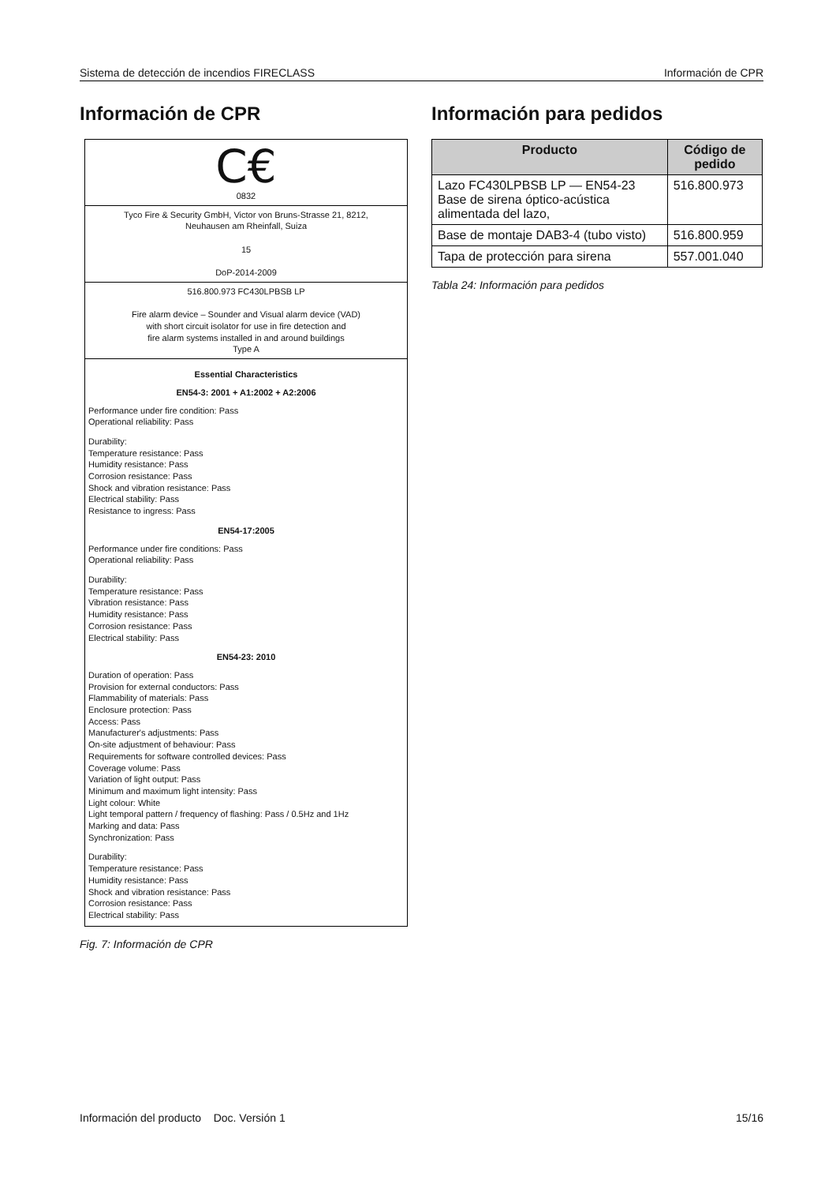Sistema de detección de incendios FIRECLASS Información de CPR
Información de CPR
C€
0832
Tyco Fire & Security GmbH, Victor von Bruns-Strasse 21, 8212,
Neuhausen am Rheinfall, Suiza
15
DoP-2014-2009
516.800.973 FC430LPBSB LP
Fire alarm device – Sounder and Visual alarm device (VAD)
with short circuit isolator for use in fire detection and
fire alarm systems installed in and around buildings
Type A
Essential Characteristics
EN54-3: 2001 + A1:2002 + A2:2006
Performance under fire condition: Pass
Operational reliability: Pass
Durability:
Temperature resistance: Pass
Humidity resistance: Pass
Corrosion resistance: Pass
Shock and vibration resistance: Pass
Electrical stability: Pass
Resistance to ingress: Pass
EN54-17:2005
Performance under fire conditions: Pass
Operational reliability: Pass
Durability:
Temperature resistance: Pass
Vibration resistance: Pass
Humidity resistance: Pass
Corrosion resistance: Pass
Electrical stability: Pass
EN54-23: 2010
Duration of operation: Pass
Provision for external conductors: Pass
Flammability of materials: Pass
Enclosure protection: Pass
Access: Pass
Manufacturer's adjustments: Pass
On-site adjustment of behaviour: Pass
Requirements for software controlled devices: Pass
Coverage volume: Pass
Variation of light output: Pass
Minimum and maximum light intensity: Pass
Light colour: White
Light temporal pattern / frequency of flashing: Pass / 0.5Hz and 1Hz
Marking and data: Pass
Synchronization: Pass
Durability:
Temperature resistance: Pass
Humidity resistance: Pass
Shock and vibration resistance: Pass
Corrosion resistance: Pass
Electrical stability: Pass
Fig. 7: Información de CPR
Información para pedidos
| Producto | Código de pedido |
| --- | --- |
| Lazo FC430LPBSB LP — EN54-23 Base de sirena óptico-acústica alimentada del lazo, | 516.800.973 |
| Base de montaje DAB3-4 (tubo visto) | 516.800.959 |
| Tapa de protección para sirena | 557.001.040 |
Tabla 24: Información para pedidos
Información del producto Doc. Versión 1 15/16